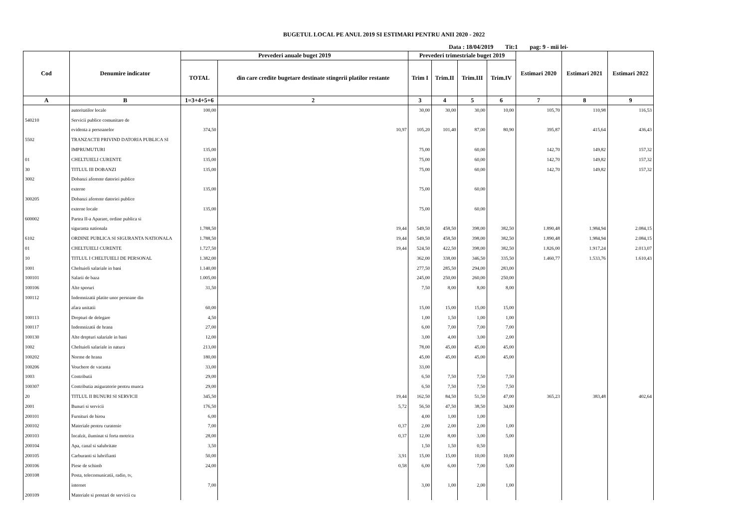BUGETUL LOCAL PE ANUL 2019 SI ESTIMARI PENTRU ANII 2020 - 2022
Data : 18/04/2019 Tit:1 pag: 9 - mii lei-
| Cod | Denumire indicator | Prevederi anuale buget 2019 | | Prevederi trimestriale buget 2019 | | | | Estimari 2020 | Estimari 2021 | Estimari 2022 |
| --- | --- | --- | --- | --- | --- | --- | --- | --- | --- | --- |
| | | TOTAL | din care credite bugetare destinate stingerii platilor restante | Trim I | Trim.II | Trim.III | Trim.IV | | | |
| A | B | 1=3+4+5+6 | 2 | 3 | 4 | 5 | 6 | 7 | 8 | 9 |
| | autoritatilor locale | 100,00 | | 30,00 | 30,00 | 30,00 | 10,00 | 105,70 | 110,98 | 116,53 |
| 540210 | Servicii publice comunitare de | | | | | | | | | |
| | evidenta a persoanelor | 374,50 | 10,97 | 105,20 | 101,40 | 87,00 | 80,90 | 395,87 | 415,64 | 436,43 |
| 5502 | TRANZACTII PRIVIND DATORIA PUBLICA SI | | | | | | | | | |
| | IMPRUMUTURI | 135,00 | | 75,00 | | 60,00 | | 142,70 | 149,82 | 157,32 |
| 01 | CHELTUIELI CURENTE | 135,00 | | 75,00 | | 60,00 | | 142,70 | 149,82 | 157,32 |
| 30 | TITLUL III DOBANZI | 135,00 | | 75,00 | | 60,00 | | 142,70 | 149,82 | 157,32 |
| 3002 | Dobanzi aferente datoriei publice | | | | | | | | | |
| | externe | 135,00 | | 75,00 | | 60,00 | | | | |
| 300205 | Dobanzi aferente datoriei publice | | | | | | | | | |
| | externe locale | 135,00 | | 75,00 | | 60,00 | | | | |
| 600002 | Partea II-a Aparare, ordine publica si | | | | | | | | | |
| | siguranta nationala | 1.788,50 | 19,44 | 549,50 | 458,50 | 398,00 | 382,50 | 1.890,48 | 1.984,94 | 2.084,15 |
| 6102 | ORDINE PUBLICA SI SIGURANTA NATIONALA | 1.788,50 | 19,44 | 549,50 | 458,50 | 398,00 | 382,50 | 1.890,48 | 1.984,94 | 2.084,15 |
| 01 | CHELTUIELI CURENTE | 1.727,50 | 19,44 | 524,50 | 422,50 | 398,00 | 382,50 | 1.826,00 | 1.917,24 | 2.013,07 |
| 10 | TITLUL I CHELTUIELI DE PERSONAL | 1.382,00 | | 362,00 | 338,00 | 346,50 | 335,50 | 1.460,77 | 1.533,76 | 1.610,43 |
| 1001 | Cheltuieli salariale in bani | 1.140,00 | | 277,50 | 285,50 | 294,00 | 283,00 | | | |
| 100101 | Salarii de baza | 1.005,00 | | 245,00 | 250,00 | 260,00 | 250,00 | | | |
| 100106 | Alte sporuri | 31,50 | | 7,50 | 8,00 | 8,00 | 8,00 | | | |
| 100112 | Indemnizatii platite unor persoane din | | | | | | | | | |
| | afara unitatii | 60,00 | | 15,00 | 15,00 | 15,00 | 15,00 | | | |
| 100113 | Drepturi de delegare | 4,50 | | 1,00 | 1,50 | 1,00 | 1,00 | | | |
| 100117 | Indemnizatii de hrana | 27,00 | | 6,00 | 7,00 | 7,00 | 7,00 | | | |
| 100130 | Alte drepturi salariale in bani | 12,00 | | 3,00 | 4,00 | 3,00 | 2,00 | | | |
| 1002 | Cheltuieli salariale in natura | 213,00 | | 78,00 | 45,00 | 45,00 | 45,00 | | | |
| 100202 | Norme de hrana | 180,00 | | 45,00 | 45,00 | 45,00 | 45,00 | | | |
| 100206 | Vouchere de vacanta | 33,00 | | 33,00 | | | | | | |
| 1003 | Contributii | 29,00 | | 6,50 | 7,50 | 7,50 | 7,50 | | | |
| 100307 | Contributia asiguratorie pentru munca | 29,00 | | 6,50 | 7,50 | 7,50 | 7,50 | | | |
| 20 | TITLUL II BUNURI SI SERVICII | 345,50 | 19,44 | 162,50 | 84,50 | 51,50 | 47,00 | 365,23 | 383,48 | 402,64 |
| 2001 | Bunuri si servicii | 176,50 | 5,72 | 56,50 | 47,50 | 38,50 | 34,00 | | | |
| 200101 | Furnituri de birou | 6,00 | | 4,00 | 1,00 | 1,00 | | | | |
| 200102 | Materiale pentru curatenie | 7,00 | 0,37 | 2,00 | 2,00 | 2,00 | 1,00 | | | |
| 200103 | Incalzit, iluminat si forta motrica | 28,00 | 0,37 | 12,00 | 8,00 | 3,00 | 5,00 | | | |
| 200104 | Apa, canal si salubritate | 3,50 | | 1,50 | 1,50 | 0,50 | | | | |
| 200105 | Carburanti si lubrifianti | 50,00 | 3,91 | 15,00 | 15,00 | 10,00 | 10,00 | | | |
| 200106 | Piese de schimb | 24,00 | 0,58 | 6,00 | 6,00 | 7,00 | 5,00 | | | |
| 200108 | Posta, telecomunicatii, radio, tv, | | | | | | | | | |
| | internet | 7,00 | | 3,00 | 1,00 | 2,00 | 1,00 | | | |
| 200109 | Materiale si prestari de servicii cu | | | | | | | | | |